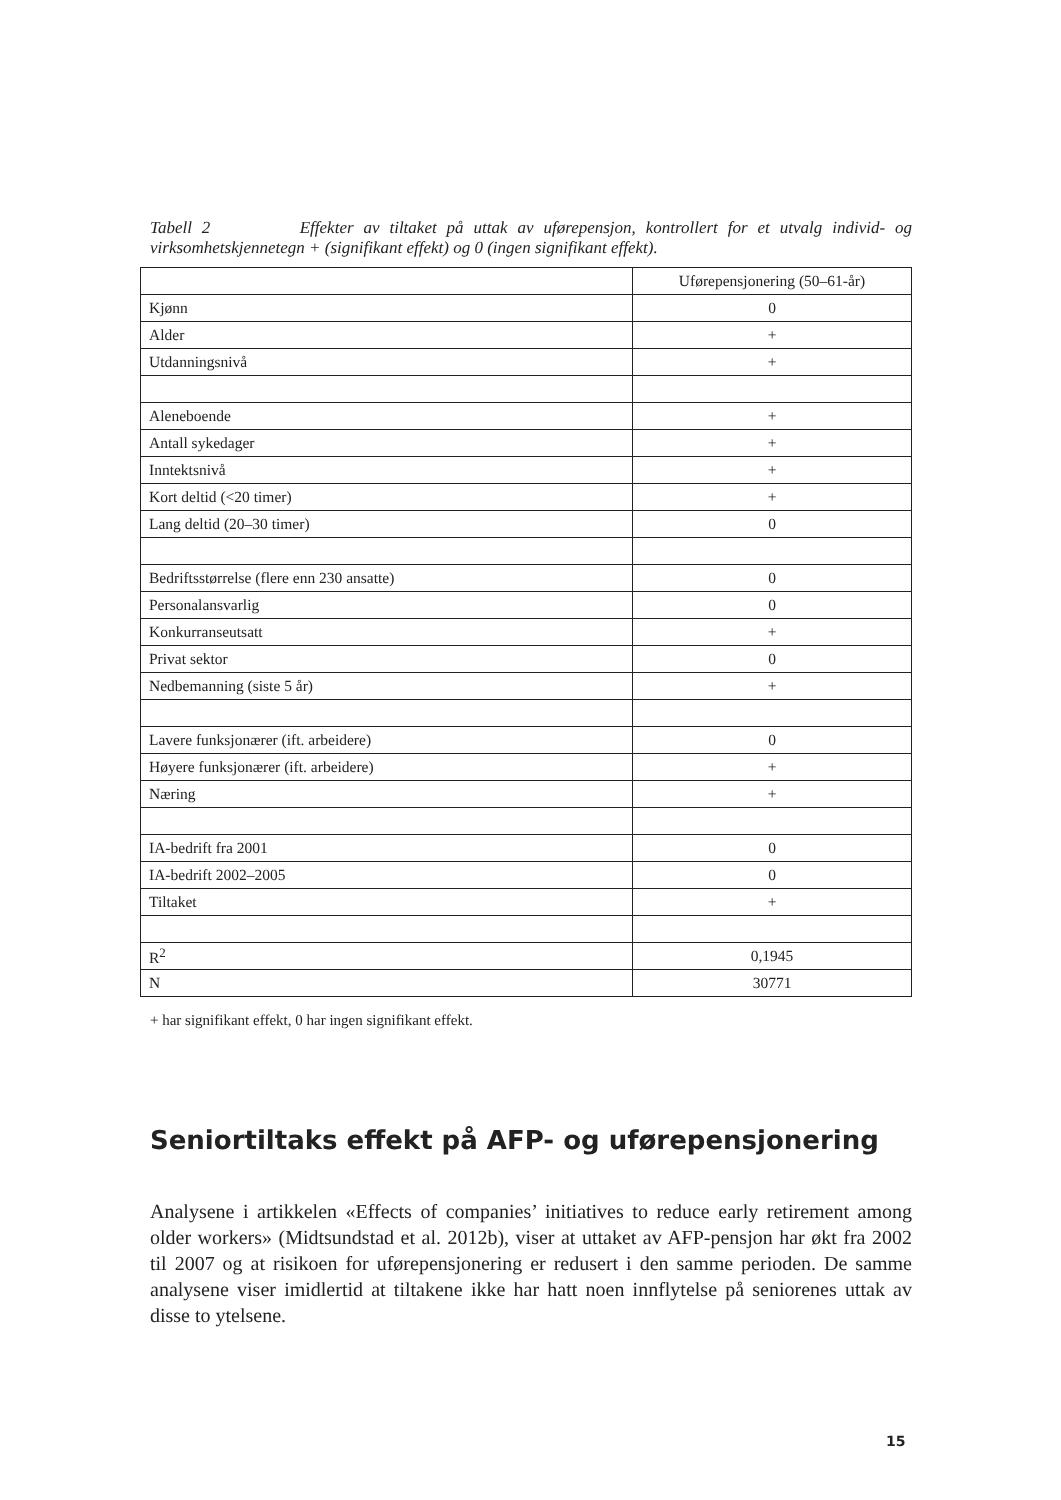Tabell 2 Effekter av tiltaket på uttak av uførepensjon, kontrollert for et utvalg individ- og virksomhetskjennetegn + (signifikant effekt) og 0 (ingen signifikant effekt).
| | Uførepensjonering (50–61-år) |
| --- | --- |
| Kjønn | 0 |
| Alder | + |
| Utdanningsnivå | + |
| Aleneboende | + |
| Antall sykedager | + |
| Inntektsnivå | + |
| Kort deltid (<20 timer) | + |
| Lang deltid (20–30 timer) | 0 |
| Bedriftsstørrelse (flere enn 230 ansatte) | 0 |
| Personalansvarlig | 0 |
| Konkurranseutsatt | + |
| Privat sektor | 0 |
| Nedbemanning (siste 5 år) | + |
| Lavere funksjonærer (ift. arbeidere) | 0 |
| Høyere funksjonærer (ift. arbeidere) | + |
| Næring | + |
| IA-bedrift fra 2001 | 0 |
| IA-bedrift 2002–2005 | 0 |
| Tiltaket | + |
| R<sup>2</sup> | 0,1945 |
| N | 30771 |
+ har signifikant effekt, 0 har ingen signifikant effekt.
Seniortiltaks effekt på AFP- og uførepensjonering
Analysene i artikkelen «Effects of companies’ initiatives to reduce early retirement among older workers» (Midtsundstad et al. 2012b), viser at uttaket av AFP-pensjon har økt fra 2002 til 2007 og at risikoen for uførepensjonering er redusert i den samme perioden. De samme analysene viser imidlertid at tiltakene ikke har hatt noen innflytelse på seniorenes uttak av disse to ytelsene.
15